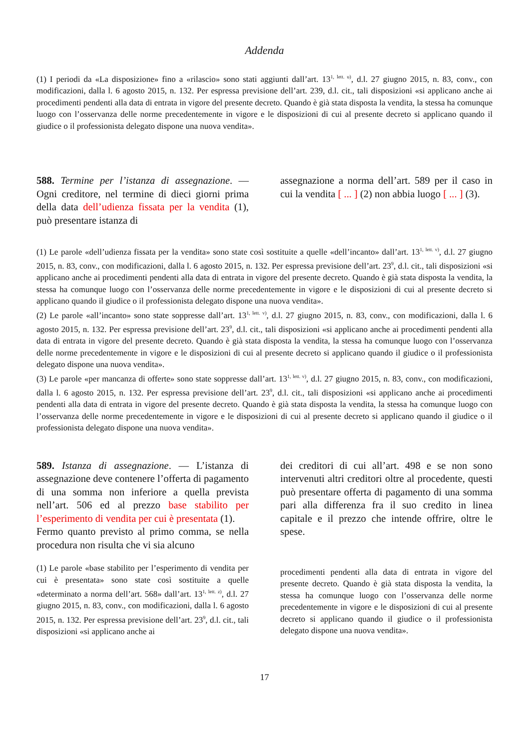Addenda
(1) I periodi da «La disposizione» fino a «rilascio» sono stati aggiunti dall’art. 13<sup>1, lett. u)</sup>, d.l. 27 giugno 2015, n. 83, conv., con modificazioni, dalla l. 6 agosto 2015, n. 132. Per espressa previsione dell’art. 239, d.l. cit., tali disposizioni «si applicano anche ai procedimenti pendenti alla data di entrata in vigore del presente decreto. Quando è già stata disposta la vendita, la stessa ha comunque luogo con l’osservanza delle norme precedentemente in vigore e le disposizioni di cui al presente decreto si applicano quando il giudice o il professionista delegato dispone una nuova vendita».
588. Termine per l’istanza di assegnazione. — Ogni creditore, nel termine di dieci giorni prima della data dell’udienza fissata per la vendita (1), può presentare istanza di
assegnazione a norma dell’art. 589 per il caso in cui la vendita [ ... ] (2) non abbia luogo [ ... ] (3).
(1) Le parole «dell’udienza fissata per la vendita» sono state così sostituite a quelle «dell’incanto» dall’art. 13<sup>1, lett. v)</sup>, d.l. 27 giugno 2015, n. 83, conv., con modificazioni, dalla l. 6 agosto 2015, n. 132. Per espressa previsione dell’art. 23<sup>9</sup>, d.l. cit., tali disposizioni «si applicano anche ai procedimenti pendenti alla data di entrata in vigore del presente decreto. Quando è già stata disposta la vendita, la stessa ha comunque luogo con l’osservanza delle norme precedentemente in vigore e le disposizioni di cui al presente decreto si applicano quando il giudice o il professionista delegato dispone una nuova vendita».
(2) Le parole «all’incanto» sono state soppresse dall’art. 13<sup>1, lett. v)</sup>, d.l. 27 giugno 2015, n. 83, conv., con modificazioni, dalla l. 6 agosto 2015, n. 132. Per espressa previsione dell’art. 23<sup>9</sup>, d.l. cit., tali disposizioni «si applicano anche ai procedimenti pendenti alla data di entrata in vigore del presente decreto. Quando è già stata disposta la vendita, la stessa ha comunque luogo con l’osservanza delle norme precedentemente in vigore e le disposizioni di cui al presente decreto si applicano quando il giudice o il professionista delegato dispone una nuova vendita».
(3) Le parole «per mancanza di offerte» sono state soppresse dall’art. 13<sup>1, lett. v)</sup>, d.l. 27 giugno 2015, n. 83, conv., con modificazioni, dalla l. 6 agosto 2015, n. 132. Per espressa previsione dell’art. 23<sup>9</sup>, d.l. cit., tali disposizioni «si applicano anche ai procedimenti pendenti alla data di entrata in vigore del presente decreto. Quando è già stata disposta la vendita, la stessa ha comunque luogo con l’osservanza delle norme precedentemente in vigore e le disposizioni di cui al presente decreto si applicano quando il giudice o il professionista delegato dispone una nuova vendita».
589. Istanza di assegnazione. — L’istanza di assegnazione deve contenere l’offerta di pagamento di una somma non inferiore a quella prevista nell’art. 506 ed al prezzo base stabilito per l’esperimento di vendita per cui è presentata (1).
Fermo quanto previsto al primo comma, se nella procedura non risulta che vi sia alcuno
(1) Le parole «base stabilito per l’esperimento di vendita per cui è presentata» sono state così sostituite a quelle «determinato a norma dell’art. 568» dall’art. 13<sup>1, lett. z)</sup>, d.l. 27 giugno 2015, n. 83, conv., con modificazioni, dalla l. 6 agosto 2015, n. 132. Per espressa previsione dell’art. 23<sup>9</sup>, d.l. cit., tali disposizioni «si applicano anche ai
dei creditori di cui all’art. 498 e se non sono intervenuti altri creditori oltre al procedente, questi può presentare offerta di pagamento di una somma pari alla differenza fra il suo credito in linea capitale e il prezzo che intende offrire, oltre le spese.
procedimenti pendenti alla data di entrata in vigore del presente decreto. Quando è già stata disposta la vendita, la stessa ha comunque luogo con l’osservanza delle norme precedentemente in vigore e le disposizioni di cui al presente decreto si applicano quando il giudice o il professionista delegato dispone una nuova vendita».
17